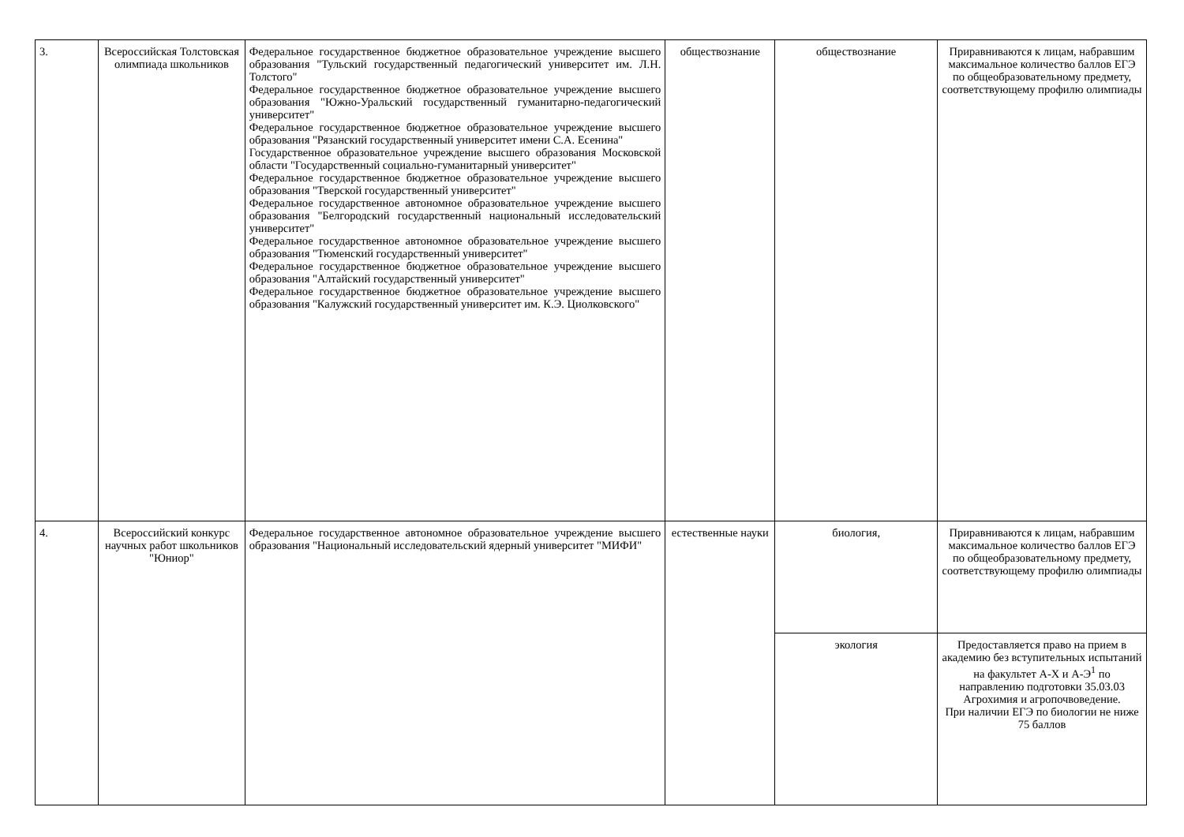| 3. | Всероссийская Толстовская олимпиада школьников | Федеральное государственное бюджетное образовательное учреждение высшего образования "Тульский государственный педагогический университет им. Л.Н. Толстого" Федеральное государственное бюджетное образовательное учреждение высшего образования "Южно-Уральский государственный гуманитарно-педагогический университет" Федеральное государственное бюджетное образовательное учреждение высшего образования "Рязанский государственный университет имени С.А. Есенина" Государственное образовательное учреждение высшего образования Московской области "Государственный социально-гуманитарный университет" Федеральное государственное бюджетное образовательное учреждение высшего образования "Тверской государственный университет" Федеральное государственное автономное образовательное учреждение высшего образования "Белгородский государственный национальный исследовательский университет" Федеральное государственное автономное образовательное учреждение высшего образования "Тюменский государственный университет" Федеральное государственное бюджетное образовательное учреждение высшего образования "Алтайский государственный университет" Федеральное государственное бюджетное образовательное учреждение высшего образования "Калужский государственный университет им. К.Э. Циолковского" | обществознание | обществознание | Приравниваются к лицам, набравшим максимальное количество баллов ЕГЭ по общеобразовательному предмету, соответствующему профилю олимпиады |
| 4. | Всероссийский конкурс научных работ школьников "Юниор" | Федеральное государственное автономное образовательное учреждение высшего образования "Национальный исследовательский ядерный университет "МИФИ" | естественные науки | биология, | Приравниваются к лицам, набравшим максимальное количество баллов ЕГЭ по общеобразовательному предмету, соответствующему профилю олимпиады |
| | | | | экология | Предоставляется право на прием в академию без вступительных испытаний на факультет А-Х и А-Э<sup>1</sup> по направлению подготовки 35.03.03 Агрохимия и агропочвоведение. При наличии ЕГЭ по биологии не ниже 75 баллов |